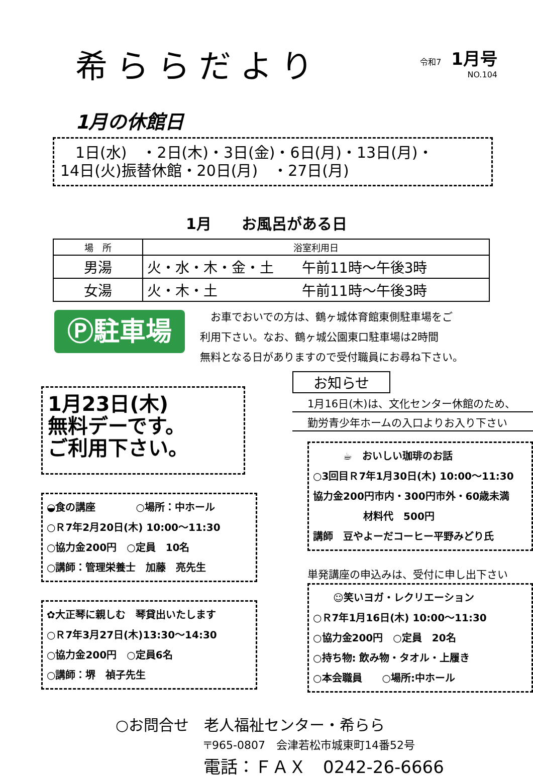希ららだより
令和7 1月号
NO.104
1月の休館日
　1日(水)　・2日(木)・3日(金)・6日(月)・13日(月)・
14日(火)振替休館・20日(月)　・27日(月)
1月　　お風呂がある日
| 場 所 | 浴室利用日 |
| --- | --- |
| 男湯 | 火・水・木・金・土 午前11時～午後3時 |
| 女湯 | 火・木・土 午前11時～午後3時 |
Ⓟ駐車場
　お車でおいでの方は、鶴ヶ城体育館東側駐車場をご
利用下さい。なお、鶴ヶ城公園東口駐車場は2時間
無料となる日がありますので受付職員にお尋ね下さい。
1月23日(木)
無料デーです。
ご利用下さい。
◒食の講座　　　　○場所：中ホール
○Ｒ7年2月20日(木) 10:00～11:30
○協力金200円　○定員　10名
○講師：管理栄養士　加藤　亮先生
✿大正琴に親しむ　琴貸出いたします
○Ｒ7年3月27日(木)13:30～14:30
○協力金200円　○定員6名
○講師：堺　禎子先生
お知らせ
1月16日(木)は、文化センター休館のため、
勤労青少年ホームの入口よりお入り下さい
　　　☕　おいしい珈琲のお話
○3回目Ｒ7年1月30日(木) 10:00～11:30
協力金200円市内・300円市外・60歳未満
　　　　　材料代　500円
講師　豆やよーだコーヒー平野みどり氏
単発講座の申込みは、受付に申し出下さい
　　☺笑いヨガ・レクリエーション
○Ｒ7年1月16日(木) 10:00～11:30
○協力金200円　○定員　20名
○持ち物: 飲み物・タオル・上履き
○本会職員　　○場所:中ホール
○お問合せ　老人福祉センター・希らら
〒965-0807　会津若松市城東町14番52号
電話：ＦＡＸ　0242-26-6666